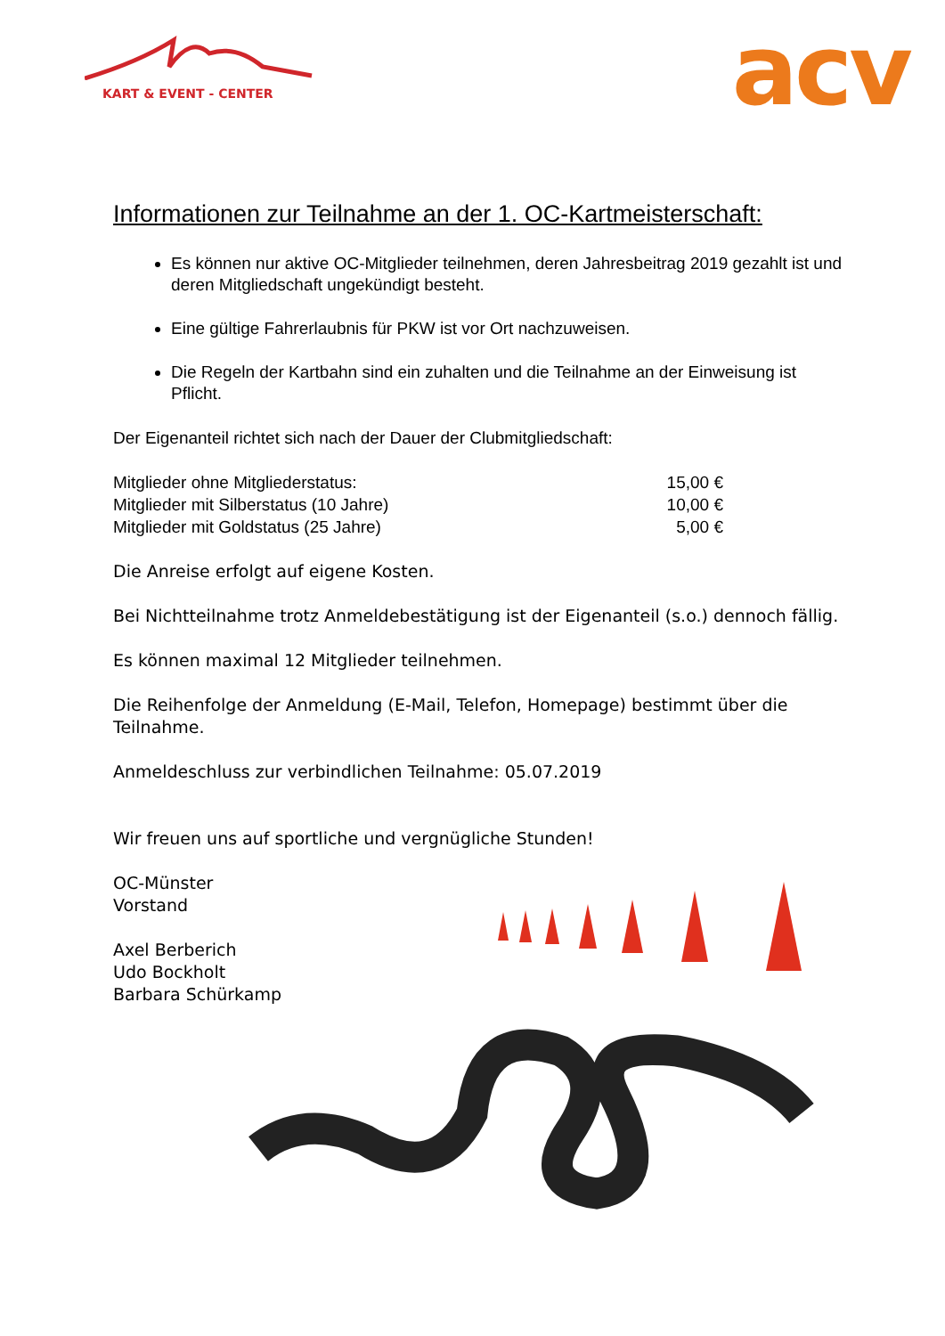KART & EVENT - CENTER acv
Informationen zur Teilnahme an der 1. OC-Kartmeisterschaft:
Es können nur aktive OC-Mitglieder teilnehmen, deren Jahresbeitrag 2019 gezahlt ist und deren Mitgliedschaft ungekündigt besteht.
Eine gültige Fahrerlaubnis für PKW ist vor Ort nachzuweisen.
Die Regeln der Kartbahn sind ein zuhalten und die Teilnahme an der Einweisung ist Pflicht.
Der Eigenanteil richtet sich nach der Dauer der Clubmitgliedschaft:
Mitglieder ohne Mitgliederstatus: 15,00 €
Mitglieder mit Silberstatus (10 Jahre) 10,00 €
Mitglieder mit Goldstatus (25 Jahre) 5,00 €
Die Anreise erfolgt auf eigene Kosten.
Bei Nichtteilnahme trotz Anmeldebestätigung ist der Eigenanteil (s.o.) dennoch fällig.
Es können maximal 12 Mitglieder teilnehmen.
Die Reihenfolge der Anmeldung (E-Mail, Telefon, Homepage) bestimmt über die Teilnahme.
Anmeldeschluss zur verbindlichen Teilnahme: 05.07.2019
Wir freuen uns auf sportliche und vergnügliche Stunden!
OC-Münster
Vorstand
Axel Berberich
Udo Bockholt
Barbara Schürkamp